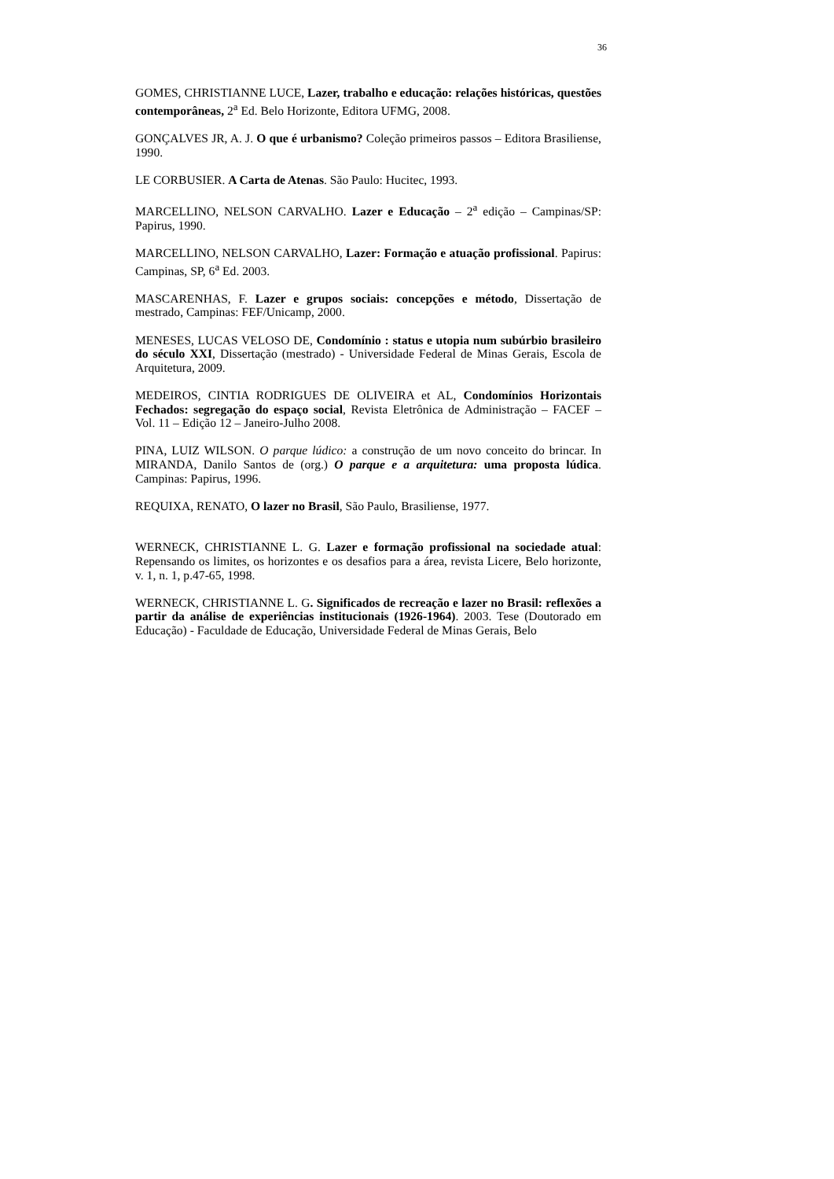36
GOMES, CHRISTIANNE LUCE, Lazer, trabalho e educação: relações históricas, questões contemporâneas, 2<sup>a</sup> Ed. Belo Horizonte, Editora UFMG, 2008.
GONÇALVES JR, A. J. O que é urbanismo? Coleção primeiros passos – Editora Brasiliense, 1990.
LE CORBUSIER. A Carta de Atenas. São Paulo: Hucitec, 1993.
MARCELLINO, NELSON CARVALHO. Lazer e Educação – 2<sup>a</sup> edição – Campinas/SP: Papirus, 1990.
MARCELLINO, NELSON CARVALHO, Lazer: Formação e atuação profissional. Papirus: Campinas, SP, 6<sup>a</sup> Ed. 2003.
MASCARENHAS, F. Lazer e grupos sociais: concepções e método, Dissertação de mestrado, Campinas: FEF/Unicamp, 2000.
MENESES, LUCAS VELOSO DE, Condomínio : status e utopia num subúrbio brasileiro do século XXI, Dissertação (mestrado) - Universidade Federal de Minas Gerais, Escola de Arquitetura, 2009.
MEDEIROS, CINTIA RODRIGUES DE OLIVEIRA et AL, Condomínios Horizontais Fechados: segregação do espaço social, Revista Eletrônica de Administração – FACEF – Vol. 11 – Edição 12 – Janeiro-Julho 2008.
PINA, LUIZ WILSON. O parque lúdico: a construção de um novo conceito do brincar. In MIRANDA, Danilo Santos de (org.) O parque e a arquitetura: uma proposta lúdica. Campinas: Papirus, 1996.
REQUIXA, RENATO, O lazer no Brasil, São Paulo, Brasiliense, 1977.
WERNECK, CHRISTIANNE L. G. Lazer e formação profissional na sociedade atual: Repensando os limites, os horizontes e os desafios para a área, revista Licere, Belo horizonte, v. 1, n. 1, p.47-65, 1998.
WERNECK, CHRISTIANNE L. G. Significados de recreação e lazer no Brasil: reflexões a partir da análise de experiências institucionais (1926-1964). 2003. Tese (Doutorado em Educação) - Faculdade de Educação, Universidade Federal de Minas Gerais, Belo